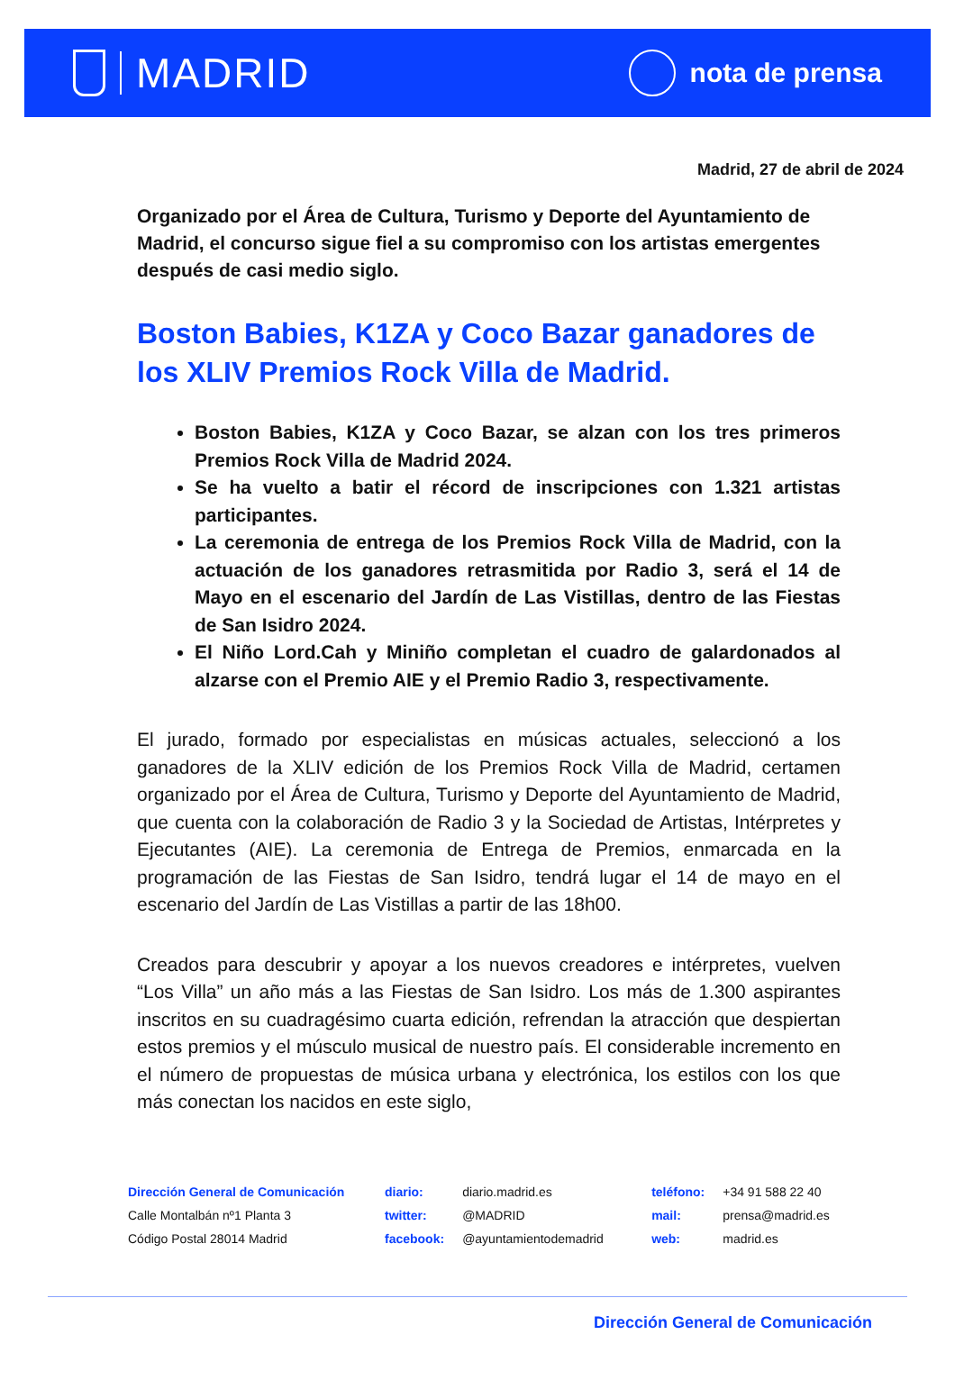MADRID
nota de prensa
Madrid, 27 de abril de 2024
Organizado por el Área de Cultura, Turismo y Deporte del Ayuntamiento de Madrid, el concurso sigue fiel a su compromiso con los artistas emergentes después de casi medio siglo.
Boston Babies, K1ZA y Coco Bazar ganadores de los XLIV Premios Rock Villa de Madrid.
Boston Babies, K1ZA y Coco Bazar, se alzan con los tres primeros Premios Rock Villa de Madrid 2024.
Se ha vuelto a batir el récord de inscripciones con 1.321 artistas participantes.
La ceremonia de entrega de los Premios Rock Villa de Madrid, con la actuación de los ganadores retrasmitida por Radio 3, será el 14 de Mayo en el escenario del Jardín de Las Vistillas, dentro de las Fiestas de San Isidro 2024.
El Niño Lord.Cah y Miniño completan el cuadro de galardonados al alzarse con el Premio AIE y el Premio Radio 3, respectivamente.
El jurado, formado por especialistas en músicas actuales, seleccionó a los ganadores de la XLIV edición de los Premios Rock Villa de Madrid, certamen organizado por el Área de Cultura, Turismo y Deporte del Ayuntamiento de Madrid, que cuenta con la colaboración de Radio 3 y la Sociedad de Artistas, Intérpretes y Ejecutantes (AIE). La ceremonia de Entrega de Premios, enmarcada en la programación de las Fiestas de San Isidro, tendrá lugar el 14 de mayo en el escenario del Jardín de Las Vistillas a partir de las 18h00.
Creados para descubrir y apoyar a los nuevos creadores e intérpretes, vuelven “Los Villa” un año más a las Fiestas de San Isidro. Los más de 1.300 aspirantes inscritos en su cuadragésimo cuarta edición, refrendan la atracción que despiertan estos premios y el músculo musical de nuestro país. El considerable incremento en el número de propuestas de música urbana y electrónica, los estilos con los que más conectan los nacidos en este siglo,
| Dirección General de Comunicación | diario: | diario.madrid.es | teléfono: | +34 91 588 22 40 |
| Calle Montalbán nº1 Planta 3 | twitter: | @MADRID | mail: | prensa@madrid.es |
| Código Postal 28014 Madrid | facebook: | @ayuntamientodemadrid | web: | madrid.es |
Dirección General de Comunicación